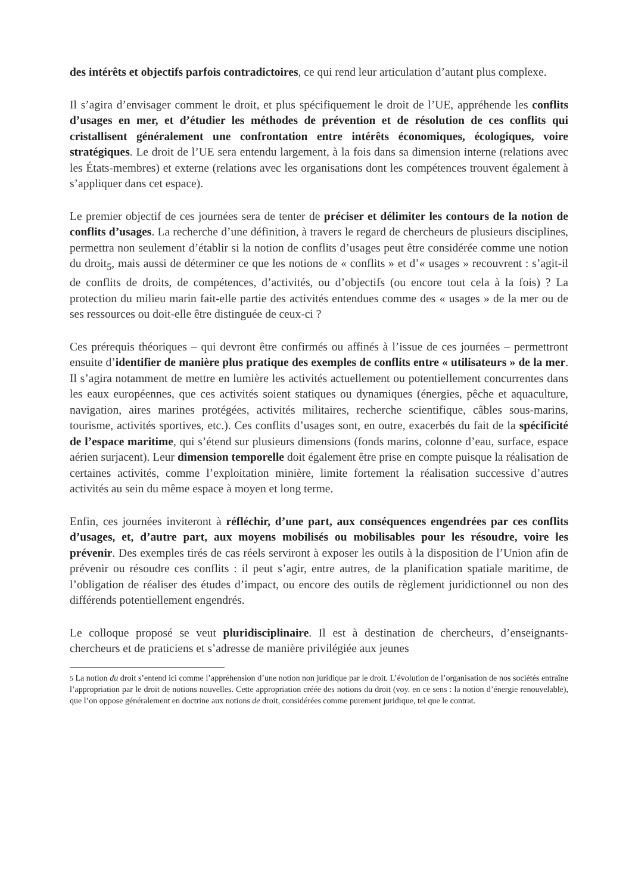des intérêts et objectifs parfois contradictoires, ce qui rend leur articulation d’autant plus complexe.
Il s’agira d’envisager comment le droit, et plus spécifiquement le droit de l’UE, appréhende les conflits d’usages en mer, et d’étudier les méthodes de prévention et de résolution de ces conflits qui cristallisent généralement une confrontation entre intérêts économiques, écologiques, voire stratégiques. Le droit de l’UE sera entendu largement, à la fois dans sa dimension interne (relations avec les États-membres) et externe (relations avec les organisations dont les compétences trouvent également à s’appliquer dans cet espace).
Le premier objectif de ces journées sera de tenter de préciser et délimiter les contours de la notion de conflits d’usages. La recherche d’une définition, à travers le regard de chercheurs de plusieurs disciplines, permettra non seulement d’établir si la notion de conflits d’usages peut être considérée comme une notion du droit<sub>5</sub>, mais aussi de déterminer ce que les notions de « conflits » et d’« usages » recouvrent : s’agit-il de conflits de droits, de compétences, d’activités, ou d’objectifs (ou encore tout cela à la fois) ? La protection du milieu marin fait-elle partie des activités entendues comme des « usages » de la mer ou de ses ressources ou doit-elle être distinguée de ceux-ci ?
Ces prérequis théoriques – qui devront être confirmés ou affinés à l’issue de ces journées – permettront ensuite d’identifier de manière plus pratique des exemples de conflits entre « utilisateurs » de la mer. Il s’agira notamment de mettre en lumière les activités actuellement ou potentiellement concurrentes dans les eaux européennes, que ces activités soient statiques ou dynamiques (énergies, pêche et aquaculture, navigation, aires marines protégées, activités militaires, recherche scientifique, câbles sous-marins, tourisme, activités sportives, etc.). Ces conflits d’usages sont, en outre, exacerbés du fait de la spécificité de l’espace maritime, qui s’étend sur plusieurs dimensions (fonds marins, colonne d’eau, surface, espace aérien surjacent). Leur dimension temporelle doit également être prise en compte puisque la réalisation de certaines activités, comme l’exploitation minière, limite fortement la réalisation successive d’autres activités au sein du même espace à moyen et long terme.
Enfin, ces journées inviteront à réfléchir, d’une part, aux conséquences engendrées par ces conflits d’usages, et, d’autre part, aux moyens mobilisés ou mobilisables pour les résoudre, voire les prévenir. Des exemples tirés de cas réels serviront à exposer les outils à la disposition de l’Union afin de prévenir ou résoudre ces conflits : il peut s’agir, entre autres, de la planification spatiale maritime, de l’obligation de réaliser des études d’impact, ou encore des outils de règlement juridictionnel ou non des différends potentiellement engendrés.
Le colloque proposé se veut pluridisciplinaire. Il est à destination de chercheurs, d’enseignants-chercheurs et de praticiens et s’adresse de manière privilégiée aux jeunes
5 La notion du droit s’entend ici comme l’appréhension d’une notion non juridique par le droit. L’évolution de l’organisation de nos sociétés entraîne l’appropriation par le droit de notions nouvelles. Cette appropriation créée des notions du droit (voy. en ce sens : la notion d’énergie renouvelable), que l’on oppose généralement en doctrine aux notions de droit, considérées comme purement juridique, tel que le contrat.